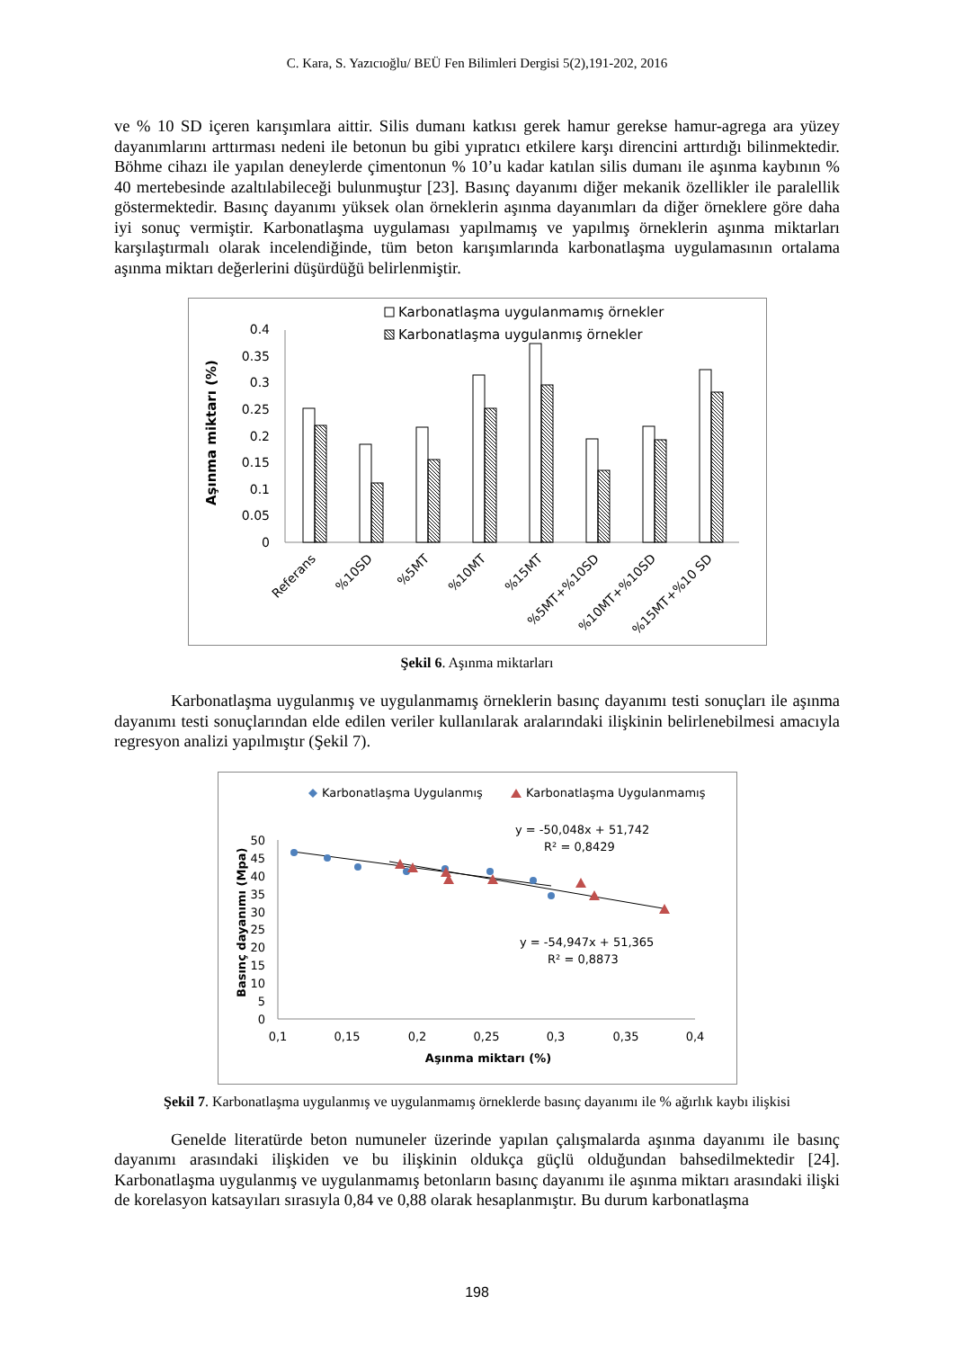C. Kara, S. Yazıcıoğlu/ BEÜ Fen Bilimleri Dergisi 5(2),191-202, 2016
ve % 10 SD içeren karışımlara aittir. Silis dumanı katkısı gerek hamur gerekse hamur-agrega ara yüzey dayanımlarını arttırması nedeni ile betonun bu gibi yıpratıcı etkilere karşı direncini arttırdığı bilinmektedir. Böhme cihazı ile yapılan deneylerde çimentonun % 10’u kadar katılan silis dumanı ile aşınma kaybının % 40 mertebesinde azaltılabileceği bulunmuştur [23]. Basınç dayanımı diğer mekanik özellikler ile paralellik göstermektedir. Basınç dayanımı yüksek olan örneklerin aşınma dayanımları da diğer örneklere göre daha iyi sonuç vermiştir. Karbonatlaşma uygulaması yapılmamış ve yapılmış örneklerin aşınma miktarları karşılaştırmalı olarak incelendiğinde, tüm beton karışımlarında karbonatlaşma uygulamasının ortalama aşınma miktarı değerlerini düşürdüğü belirlenmiştir.
Karbonatlaşma uygulanmamış örnekler
Karbonatlaşma uygulanmış örnekler
Aşınma miktarı (%)
0.4
0.35
0.3
0.25
0.2
0.15
0.1
0.05
0
Referans
%10SD
%5MT
%10MT
%15MT
%5MT+%10SD
%10MT+%10SD
%15MT+%10 SD
Şekil 6. Aşınma miktarları
Karbonatlaşma uygulanmış ve uygulanmamış örneklerin basınç dayanımı testi sonuçları ile aşınma dayanımı testi sonuçlarından elde edilen veriler kullanılarak aralarındaki ilişkinin belirlenebilmesi amacıyla regresyon analizi yapılmıştır (Şekil 7).
Karbonatlaşma Uygulanmış
Karbonatlaşma Uygulanmamış
y = -50,048x + 51,742
R² = 0,8429
y = -54,947x + 51,365
R² = 0,8873
Basınç dayanımı (Mpa)
50
45
40
35
30
25
20
15
10
5
0
0,1
0,15
0,2
0,25
0,3
0,35
0,4
Aşınma miktarı (%)
Şekil 7. Karbonatlaşma uygulanmış ve uygulanmamış örneklerde basınç dayanımı ile % ağırlık kaybı ilişkisi
Genelde literatürde beton numuneler üzerinde yapılan çalışmalarda aşınma dayanımı ile basınç dayanımı arasındaki ilişkiden ve bu ilişkinin oldukça güçlü olduğundan bahsedilmektedir [24]. Karbonatlaşma uygulanmış ve uygulanmamış betonların basınç dayanımı ile aşınma miktarı arasındaki ilişki de korelasyon katsayıları sırasıyla 0,84 ve 0,88 olarak hesaplanmıştır. Bu durum karbonatlaşma
198